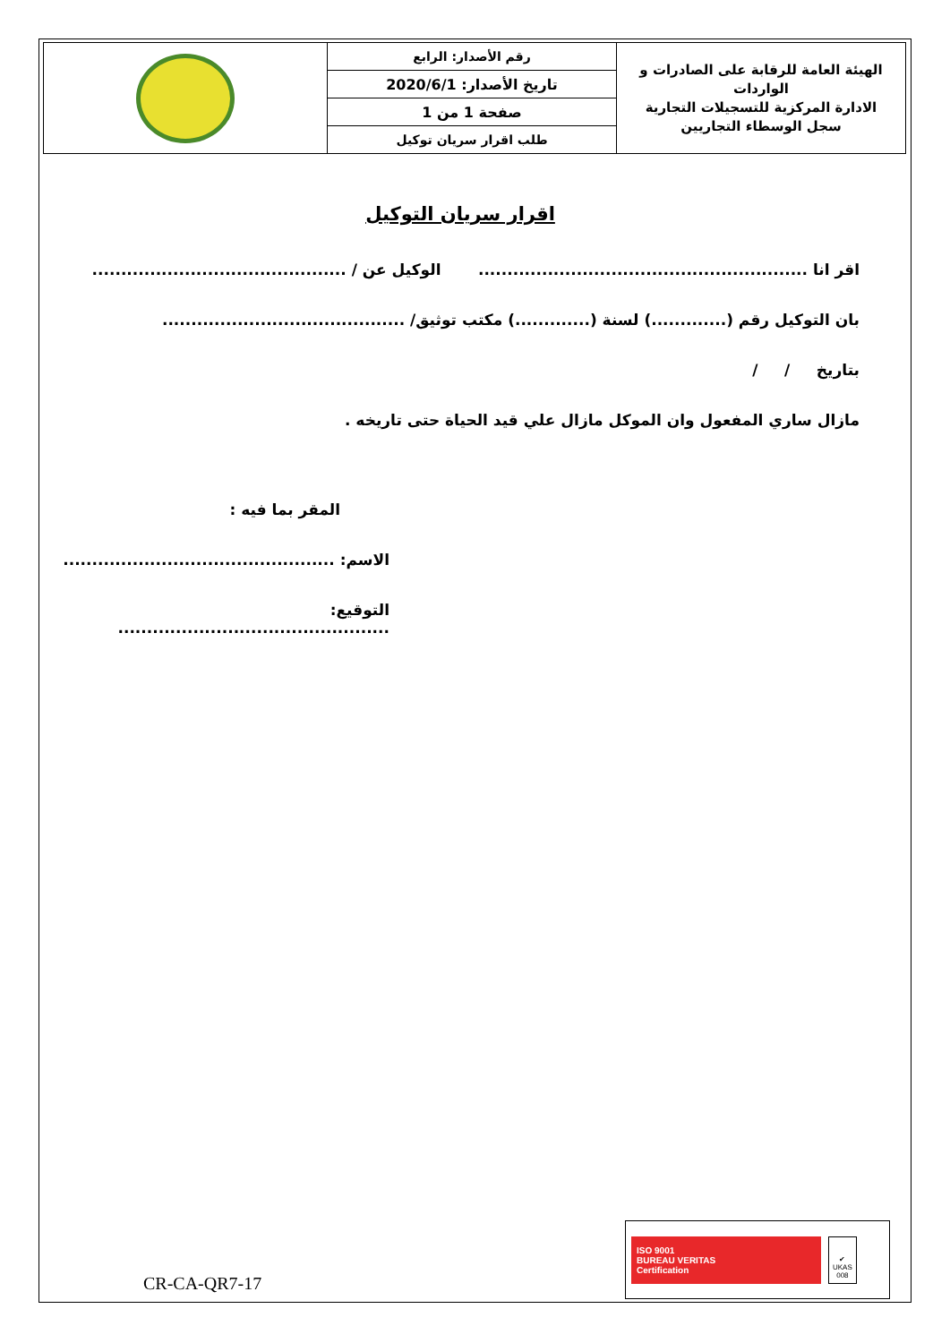| الهيئة العامة للرقابة على الصادرات و الواردات الادارة المركزية للتسجيلات التجارية سجل الوسطاء التجاريين | رقم الأصدار: الرابع | |
| | تاريخ الأصدار: 2020/6/1 | |
| | صفحة 1 من 1 | |
| | طلب اقرار سريان توكيل | |
اقرار سريان التوكيل
اقر انا ......................................................... الوكيل عن / ............................................
بان التوكيل رقم (.............) لسنة (.............) مكتب توثيق/ ..........................................
بتاريخ / /
مازال ساري المفعول وان الموكل مازال علي قيد الحياة حتى تاريخه .
المقر بما فيه :
الاسم: ...............................................
التوقيع: ...............................................
CR-CA-QR7-17
ISO 9001
BUREAU VERITAS
Certification
✔
UKAS
008